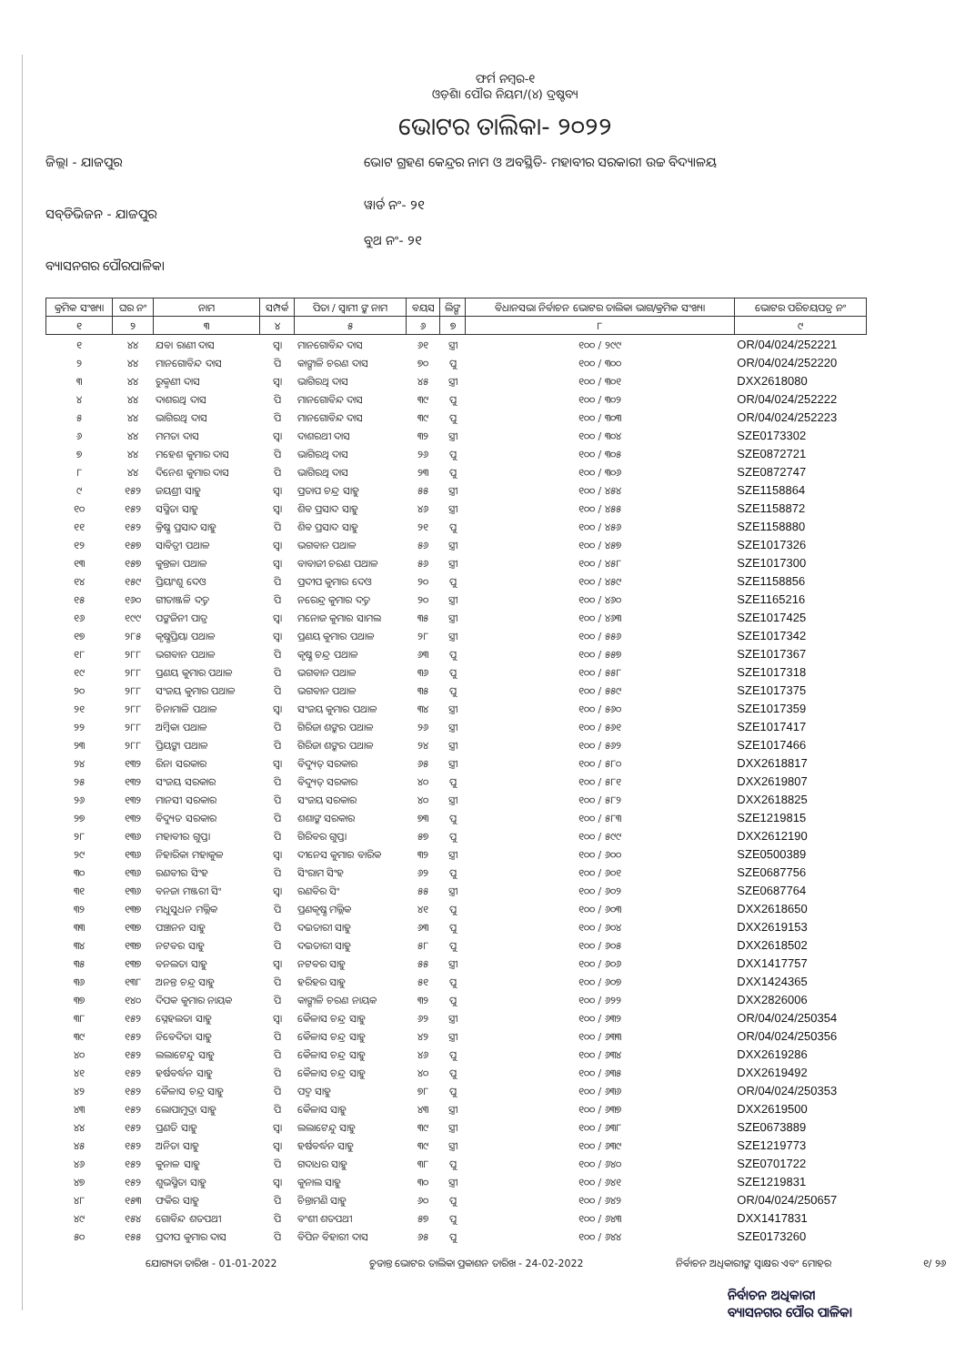ଫର୍ମ ନମ୍ବର-୧
ଓଡ଼ିଶା ପୌର ନିୟମ/(୪) ଦ୍ରଷ୍ଟବ୍ୟ
ଭୋଟର ତାଲିକା- ୨୦୨୨
ଜିଲ୍ଲା - ଯାଜପୁର
ସବ୍‌ଡିଭିଜନ - ଯାଜପୁର
ବ୍ୟାସନଗର ପୌରପାଳିକା
ଭୋଟ ଗ୍ରହଣ କେନ୍ଦ୍ରର ନାମ ଓ ଅବସ୍ଥିତି- ମହାବୀର ସରକାରୀ ଉଚ୍ଚ ବିଦ୍ୟାଳୟ
ୱାର୍ଡ ନଂ- ୨୧
ବୁଥ ନଂ- ୨୧
| କ୍ରମିକ ସଂଖ୍ୟା | ଘର ନଂ | ନାମ | ସମ୍ପର୍କ | ପିତା / ସ୍ୱାମୀ ଙ୍କ ନାମ | ବୟସ | ଲିଙ୍ଗ | ବିଧାନସଭା ନିର୍ବାଚନ ଭୋଟର ତାଲିକା ଭାଗ/କ୍ରମିକ ସଂଖ୍ୟା | ଭୋଟର ପରିଚୟପତ୍ର ନଂ |
| --- | --- | --- | --- | --- | --- | --- | --- | --- |
| ୧ | ୨ | ୩ | ୪ | ୫ | ୬ | ୭ | ୮ | ୯ |
| ୧ | ୪୪ | ଯବା ରାଣୀ ଦାସ | ସ୍ୱା | ମାନଗୋବିନ୍ଦ ଦାସ | ୬୧ | ସ୍ତ୍ରୀ | ୧୦୦ / ୨୯୯ | OR/04/024/252221 |
| ୨ | ୪୪ | ମାନଗୋବିନ୍ଦ ଦାସ | ପି | କାଙ୍ଗାଳି ଚରଣ ଦାସ | ୭୦ | ପୁ | ୧୦୦ / ୩୦୦ | OR/04/024/252220 |
| ୩ | ୪୪ | ରୁକ୍ମଣୀ ଦାସ | ସ୍ୱା | ଭାଗିରଥି ଦାସ | ୪୫ | ସ୍ତ୍ରୀ | ୧୦୦ / ୩୦୧ | DXX2618080 |
| ୪ | ୪୪ | ଦାଶରଥି ଦାସ | ପି | ମାନଗୋବିନ୍ଦ ଦାସ | ୩୯ | ପୁ | ୧୦୦ / ୩୦୨ | OR/04/024/252222 |
| ୫ | ୪୪ | ଭାଗିରଥି ଦାସ | ପି | ମାନଗୋବିନ୍ଦ ଦାସ | ୩୯ | ପୁ | ୧୦୦ / ୩୦୩ | OR/04/024/252223 |
| ୬ | ୪୪ | ମମତା ଦାସ | ସ୍ୱା | ଦାଶରଥୀ ଦାସ | ୩୨ | ସ୍ତ୍ରୀ | ୧୦୦ / ୩୦୪ | SZE0173302 |
| ୭ | ୪୪ | ମହେଶ କୁମାର ଦାସ | ପି | ଭାଗିରଥି ଦାସ | ୨୬ | ପୁ | ୧୦୦ / ୩୦୫ | SZE0872721 |
| ୮ | ୪୪ | ଦିନେଶ କୁମାର ଦାସ | ପି | ଭାଗିରଥି ଦାସ | ୨୩ | ପୁ | ୧୦୦ / ୩୦୬ | SZE0872747 |
| ୯ | ୧୫୨ | ଜୟଶ୍ରୀ ସାହୁ | ସ୍ୱା | ପ୍ରତାପ ଚନ୍ଦ୍ର ସାହୁ | ୫୫ | ସ୍ତ୍ରୀ | ୧୦୦ / ୪୫୪ | SZE1158864 |
| ୧୦ | ୧୫୨ | ସସ୍ମିତା ସାହୁ | ସ୍ୱା | ଶିବ ପ୍ରସାଦ ସାହୁ | ୪୬ | ସ୍ତ୍ରୀ | ୧୦୦ / ୪୫୫ | SZE1158872 |
| ୧୧ | ୧୫୨ | କ୍ରିଷ୍ଣ ପ୍ରସାଦ ସାହୁ | ପି | ଶିବ ପ୍ରସାଦ ସାହୁ | ୨୧ | ପୁ | ୧୦୦ / ୪୫୬ | SZE1158880 |
| ୧୨ | ୧୫୭ | ସାବିତ୍ରୀ ପଥାଳ | ସ୍ୱା | ଭଗବାନ ପଥାଳ | ୫୬ | ସ୍ତ୍ରୀ | ୧୦୦ / ୪୫୭ | SZE1017326 |
| ୧୩ | ୧୫୭ | କୁନ୍ତଳା ପଥାଳ | ସ୍ୱା | ବାବାଜୀ ଚରଣ ପଥାଳ | ୫୬ | ସ୍ତ୍ରୀ | ୧୦୦ / ୪୫୮ | SZE1017300 |
| ୧୪ | ୧୫୯ | ପ୍ରିୟାଂଶୁ ଦେଓ | ପି | ପ୍ରଦୀପ କୁମାର ଦେଓ | ୨୦ | ପୁ | ୧୦୦ / ୪୫୯ | SZE1158856 |
| ୧୫ | ୧୬୦ | ଗୀତାଞ୍ଜଳି ଦତ୍ତ | ପି | ନରେନ୍ଦ୍ର କୁମାର ଦତ୍ତ | ୨୦ | ସ୍ତ୍ରୀ | ୧୦୦ / ୪୬୦ | SZE1165216 |
| ୧୬ | ୧୯୯ | ପଙ୍କଜିନୀ ପାତ୍ର | ସ୍ୱା | ମନୋଜ କୁମାର ସାମଲ | ୩୫ | ସ୍ତ୍ରୀ | ୧୦୦ / ୪୬୩ | SZE1017425 |
| ୧୭ | ୨୮୫ | କୃଷ୍ଣପ୍ରିୟା ପଥାଳ | ସ୍ୱା | ପ୍ରଣୟ କୁମାର ପଥାଳ | ୨୮ | ସ୍ତ୍ରୀ | ୧୦୦ / ୫୫୬ | SZE1017342 |
| ୧୮ | ୨୮୮ | ଭଗବାନ ପଥାଳ | ପି | କୃଷ୍ଣ ଚନ୍ଦ୍ର ପଥାଳ | ୬୩ | ପୁ | ୧୦୦ / ୫୫୭ | SZE1017367 |
| ୧୯ | ୨୮୮ | ପ୍ରଣୟ କୁମାର ପଥାଳ | ପି | ଭଗବାନ ପଥାଳ | ୩୬ | ପୁ | ୧୦୦ / ୫୫୮ | SZE1017318 |
| ୨୦ | ୨୮୮ | ସଂଜୟ କୁମାର ପଥାଳ | ପି | ଭଗବାନ ପଥାଳ | ୩୫ | ପୁ | ୧୦୦ / ୫୫୯ | SZE1017375 |
| ୨୧ | ୨୮୮ | ଚିନାମାଳି ପଥାଳ | ସ୍ୱା | ସଂଜୟ କୁମାର ପଥାଳ | ୩୪ | ସ୍ତ୍ରୀ | ୧୦୦ / ୫୬୦ | SZE1017359 |
| ୨୨ | ୨୮୮ | ଅମ୍ବିକା ପଥାଳ | ପି | ଗିରିଜା ଶଙ୍କର ପଥାଳ | ୨୬ | ସ୍ତ୍ରୀ | ୧୦୦ / ୫୬୧ | SZE1017417 |
| ୨୩ | ୨୮୮ | ପ୍ରିୟଙ୍କା ପଥାଳ | ପି | ଗିରିଜା ଶଙ୍କର ପଥାଳ | ୨୪ | ସ୍ତ୍ରୀ | ୧୦୦ / ୫୬୨ | SZE1017466 |
| ୨୪ | ୧୩୨ | ରିନା ସରକାର | ସ୍ୱା | ବିଦ୍ୟୁତ୍ ସରକାର | ୬୫ | ସ୍ତ୍ରୀ | ୧୦୦ / ୫୮୦ | DXX2618817 |
| ୨୫ | ୧୩୨ | ସଂଜୟ ସରକାର | ପି | ବିଦ୍ୟୁତ୍ ସରକାର | ୪୦ | ପୁ | ୧୦୦ / ୫୮୧ | DXX2619807 |
| ୨୬ | ୧୩୨ | ମାନସୀ ସରକାର | ପି | ସଂଜୟ ସରକାର | ୪୦ | ସ୍ତ୍ରୀ | ୧୦୦ / ୫୮୨ | DXX2618825 |
| ୨୭ | ୧୩୨ | ବିଦ୍ୟୁତ ସରକାର | ପି | ଶଶାଙ୍କ ସରକାର | ୭୩ | ପୁ | ୧୦୦ / ୫୮୩ | SZE1219815 |
| ୨୮ | ୧୩୬ | ମହାବୀର ଗୁପ୍ତା | ପି | ଗିରିବର ଗୁପ୍ତା | ୫୭ | ପୁ | ୧୦୦ / ୫୯୯ | DXX2612190 |
| ୨୯ | ୧୩୬ | ନିହାରିକା ମହାକୁଳ | ସ୍ୱା | ଦୀନେସ କୁମାର ବାରିକ | ୩୨ | ସ୍ତ୍ରୀ | ୧୦୦ / ୬୦୦ | SZE0500389 |
| ୩୦ | ୧୩୬ | ରଣବୀର ସିଂହ | ପି | ସିଂରାମ ସିଂହ | ୬୨ | ପୁ | ୧୦୦ / ୬୦୧ | SZE0687756 |
| ୩୧ | ୧୩୬ | ବନଜା ମଞ୍ଜରୀ ସିଂ | ସ୍ୱା | ରଣବିର ସିଂ | ୫୫ | ସ୍ତ୍ରୀ | ୧୦୦ / ୬୦୨ | SZE0687764 |
| ୩୨ | ୧୩୭ | ମଧୁସୁଧନ ମଲ୍ଲିକ | ପି | ପ୍ରଣକୃଷ୍ଣ ମଲ୍ଲିକ | ୪୧ | ପୁ | ୧୦୦ / ୬୦୩ | DXX2618650 |
| ୩୩ | ୧୩୭ | ପଞ୍ଚାନନ ସାହୁ | ପି | ଦଇତାରୀ ସାହୁ | ୬୩ | ପୁ | ୧୦୦ / ୬୦୪ | DXX2619153 |
| ୩୪ | ୧୩୭ | ନଟବର ସାହୁ | ପି | ଦଇତାରୀ ସାହୁ | ୫୮ | ପୁ | ୧୦୦ / ୬୦୫ | DXX2618502 |
| ୩୫ | ୧୩୭ | ବନଲତା ସାହୁ | ସ୍ୱା | ନଟବର ସାହୁ | ୫୫ | ସ୍ତ୍ରୀ | ୧୦୦ / ୬୦୬ | DXX1417757 |
| ୩୬ | ୧୩୮ | ଅନନ୍ତ ଚନ୍ଦ୍ର ସାହୁ | ପି | ହରିହର ସାହୁ | ୫୧ | ପୁ | ୧୦୦ / ୬୦୭ | DXX1424365 |
| ୩୭ | ୧୪୦ | ଦିପକ କୁମାର ନାୟକ | ପି | କାଙ୍ଗାଳି ଚରଣ ନାୟକ | ୩୨ | ପୁ | ୧୦୦ / ୬୨୨ | DXX2826006 |
| ୩୮ | ୧୫୨ | ସ୍ନେହଲତା ସାହୁ | ସ୍ୱା | କୈଳାସ ଚନ୍ଦ୍ର ସାହୁ | ୬୨ | ସ୍ତ୍ରୀ | ୧୦୦ / ୬୩୨ | OR/04/024/250354 |
| ୩୯ | ୧୫୨ | ନିବେଦିତା ସାହୁ | ପି | କୈଳାସ ଚନ୍ଦ୍ର ସାହୁ | ୪୨ | ସ୍ତ୍ରୀ | ୧୦୦ / ୬୩୩ | OR/04/024/250356 |
| ୪୦ | ୧୫୨ | ଲଲାଟେନ୍ଦୁ ସାହୁ | ପି | କୈଳାସ ଚନ୍ଦ୍ର ସାହୁ | ୪୬ | ପୁ | ୧୦୦ / ୬୩୪ | DXX2619286 |
| ୪୧ | ୧୫୨ | ହର୍ଷବର୍ଦ୍ଧନ ସାହୁ | ପି | କୈଳାସ ଚନ୍ଦ୍ର ସାହୁ | ୪୦ | ପୁ | ୧୦୦ / ୬୩୫ | DXX2619492 |
| ୪୨ | ୧୫୨ | କୈଳାସ ଚନ୍ଦ୍ର ସାହୁ | ପି | ପଦ୍ମ ସାହୁ | ୭୮ | ପୁ | ୧୦୦ / ୬୩୬ | OR/04/024/250353 |
| ୪୩ | ୧୫୨ | ଲୋପାମୁଦ୍ରା ସାହୁ | ପି | କୈଳାସ ସାହୁ | ୪୩ | ସ୍ତ୍ରୀ | ୧୦୦ / ୬୩୭ | DXX2619500 |
| ୪୪ | ୧୫୨ | ପ୍ରଣତି ସାହୁ | ସ୍ୱା | ଲଲାଟେନ୍ଦୁ ସାହୁ | ୩୯ | ସ୍ତ୍ରୀ | ୧୦୦ / ୬୩୮ | SZE0673889 |
| ୪୫ | ୧୫୨ | ଅନିତା ସାହୁ | ସ୍ୱା | ହର୍ଷବର୍ଦ୍ଧନ ସାହୁ | ୩୯ | ସ୍ତ୍ରୀ | ୧୦୦ / ୬୩୯ | SZE1219773 |
| ୪୬ | ୧୫୨ | କୁନାଳ ସାହୁ | ପି | ଗଦାଧର ସାହୁ | ୩୮ | ପୁ | ୧୦୦ / ୬୪୦ | SZE0701722 |
| ୪୭ | ୧୫୨ | ଶୁଭସ୍ମିତା ସାହୁ | ସ୍ୱା | କୁନାଲ ସାହୁ | ୩୦ | ସ୍ତ୍ରୀ | ୧୦୦ / ୬୪୧ | SZE1219831 |
| ୪୮ | ୧୫୩ | ଫକିର ସାହୁ | ପି | ଚିନ୍ତାମଣି ସାହୁ | ୬୦ | ପୁ | ୧୦୦ / ୬୪୨ | OR/04/024/250657 |
| ୪୯ | ୧୫୪ | ଗୋବିନ୍ଦ ଶତପଥୀ | ପି | ବଂଶୀ ଶତପଥୀ | ୫୭ | ପୁ | ୧୦୦ / ୬୪୩ | DXX1417831 |
| ୫୦ | ୧୫୫ | ପ୍ରଦୀପ କୁମାର ଦାସ | ପି | ବିପିନ ବିହାରୀ ଦାସ | ୬୫ | ପୁ | ୧୦୦ / ୬୪୪ | SZE0173260 |
ଯୋଗ୍ୟତା ତାରିଖ - 01-01-2022 ଚୁଡାନ୍ତ ଭୋଟର ତାଲିକା ପ୍ରକାଶନ ତାରିଖ - 24-02-2022 ନିର୍ବାଚନ ଅଧିକାରୀଙ୍କ ସ୍ୱାକ୍ଷର ଏବଂ ମୋହର ୧/ ୨୬
ନିର୍ବାଚନ ଅଧିକାରୀ
ବ୍ୟାସନଗର ପୌର ପାଳିକା